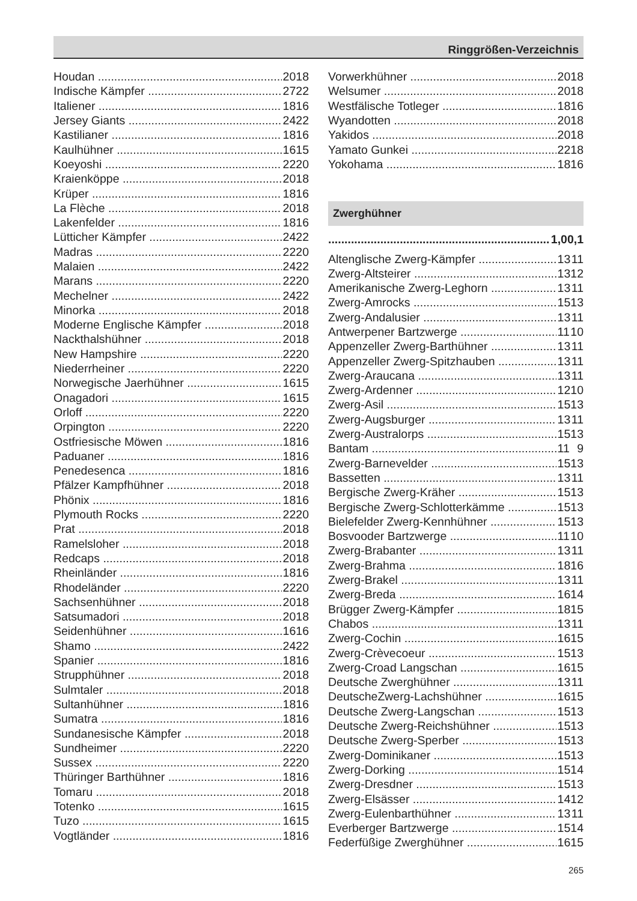Ringgrößen-Verzeichnis
| Houdan | 20 | 18 |
| Indische Kämpfer | 27 | 22 |
| Italiener | 18 | 16 |
| Jersey Giants | 24 | 22 |
| Kastilianer | 18 | 16 |
| Kaulhühner | 16 | 15 |
| Koeyoshi | 22 | 20 |
| Kraienköppe | 20 | 18 |
| Krüper | 18 | 16 |
| La Flèche | 20 | 18 |
| Lakenfelder | 18 | 16 |
| Lütticher Kämpfer | 24 | 22 |
| Madras | 22 | 20 |
| Malaien | 24 | 22 |
| Marans | 22 | 20 |
| Mechelner | 24 | 22 |
| Minorka | 20 | 18 |
| Moderne Englische Kämpfer | 20 | 18 |
| Nackthalshühner | 20 | 18 |
| New Hampshire | 22 | 20 |
| Niederrheiner | 22 | 20 |
| Norwegische Jaerhühner | 16 | 15 |
| Onagadori | 16 | 15 |
| Orloff | 22 | 20 |
| Orpington | 22 | 20 |
| Ostfriesische Möwen | 18 | 16 |
| Paduaner | 18 | 16 |
| Penedesenca | 18 | 16 |
| Pfälzer Kampfhühner | 20 | 18 |
| Phönix | 18 | 16 |
| Plymouth Rocks | 22 | 20 |
| Prat | 20 | 18 |
| Ramelsloher | 20 | 18 |
| Redcaps | 20 | 18 |
| Rheinländer | 18 | 16 |
| Rhodeländer | 22 | 20 |
| Sachsenhühner | 20 | 18 |
| Satsumadori | 20 | 18 |
| Seidenhühner | 16 | 16 |
| Shamo | 24 | 22 |
| Spanier | 18 | 16 |
| Strupphühner | 20 | 18 |
| Sulmtaler | 20 | 18 |
| Sultanhühner | 18 | 16 |
| Sumatra | 18 | 16 |
| Sundanesische Kämpfer | 20 | 18 |
| Sundheimer | 22 | 20 |
| Sussex | 22 | 20 |
| Thüringer Barthühner | 18 | 16 |
| Tomaru | 20 | 18 |
| Totenko | 16 | 15 |
| Tuzo | 16 | 15 |
| Vogtländer | 18 | 16 |
| Vorwerkhühner | 20 | 18 |
| Welsumer | 20 | 18 |
| Westfälische Totleger | 18 | 16 |
| Wyandotten | 20 | 18 |
| Yakidos | 20 | 18 |
| Yamato Gunkei | 22 | 18 |
| Yokohama | 18 | 16 |
Zwerghühner
| | 1,0 | 0,1 |
| Altenglische Zwerg-Kämpfer | 13 | 11 |
| Zwerg-Altsteirer | 13 | 12 |
| Amerikanische Zwerg-Leghorn | 13 | 11 |
| Zwerg-Amrocks | 15 | 13 |
| Zwerg-Andalusier | 13 | 11 |
| Antwerpener Bartzwerge | 11 | 10 |
| Appenzeller Zwerg-Barthühner | 13 | 11 |
| Appenzeller Zwerg-Spitzhauben | 13 | 11 |
| Zwerg-Araucana | 13 | 11 |
| Zwerg-Ardenner | 12 | 10 |
| Zwerg-Asil | 15 | 13 |
| Zwerg-Augsburger | 13 | 11 |
| Zwerg-Australorps | 15 | 13 |
| Bantam | 11 | 9 |
| Zwerg-Barnevelder | 15 | 13 |
| Bassetten | 13 | 11 |
| Bergische Zwerg-Kräher | 15 | 13 |
| Bergische Zwerg-Schlotterkämme | 15 | 13 |
| Bielefelder Zwerg-Kennhühner | 15 | 13 |
| Bosvooder Bartzwerge | 11 | 10 |
| Zwerg-Brabanter | 13 | 11 |
| Zwerg-Brahma | 18 | 16 |
| Zwerg-Brakel | 13 | 11 |
| Zwerg-Breda | 16 | 14 |
| Brügger Zwerg-Kämpfer | 18 | 15 |
| Chabos | 13 | 11 |
| Zwerg-Cochin | 16 | 15 |
| Zwerg-Crèvecoeur | 15 | 13 |
| Zwerg-Croad Langschan | 16 | 15 |
| Deutsche Zwerghühner | 13 | 11 |
| DeutscheZwerg-Lachshühner | 16 | 15 |
| Deutsche Zwerg-Langschan | 15 | 13 |
| Deutsche Zwerg-Reichshühner | 15 | 13 |
| Deutsche Zwerg-Sperber | 15 | 13 |
| Zwerg-Dominikaner | 15 | 13 |
| Zwerg-Dorking | 15 | 14 |
| Zwerg-Dresdner | 15 | 13 |
| Zwerg-Elsässer | 14 | 12 |
| Zwerg-Eulenbarthühner | 13 | 11 |
| Everberger Bartzwerge | 15 | 14 |
| Federfüßige Zwerghühner | 16 | 15 |
265